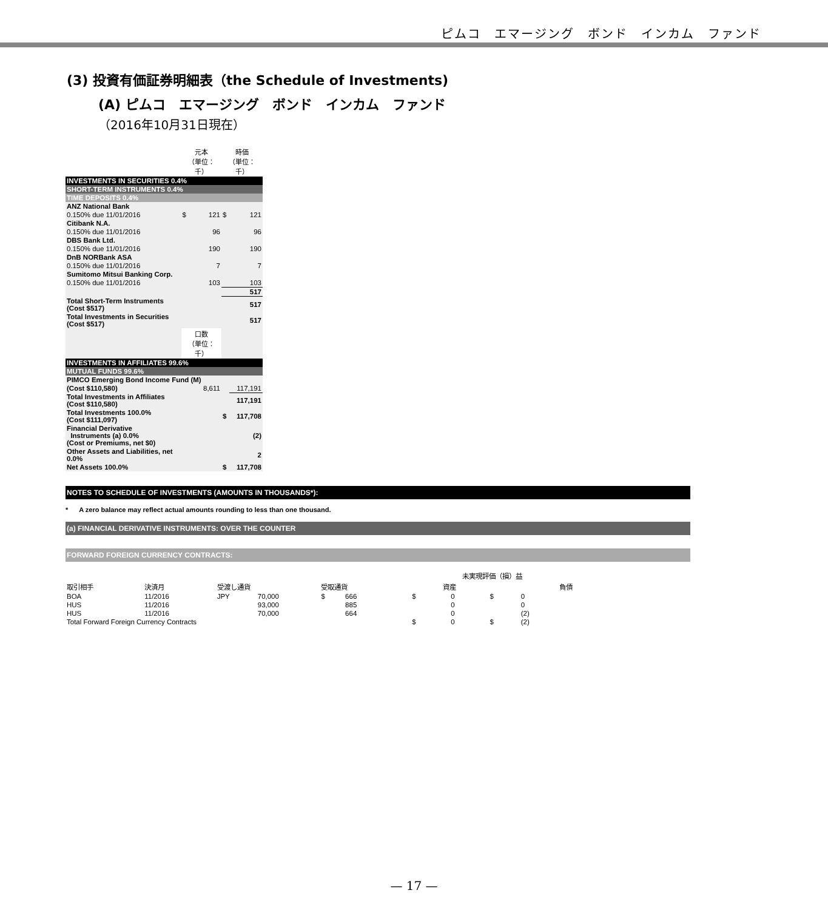ピムコ　エマージング　ボンド　インカム　ファンド
(3) 投資有価証券明細表（the Schedule of Investments)
(A) ピムコ　エマージング　ボンド　インカム　ファンド
（2016年10月31日現在）
| | 元本 （単位：千） | | 時価 （単位：千） | |
| INVESTMENTS IN SECURITIES 0.4% | | | | |
| SHORT-TERM INSTRUMENTS 0.4% | | | | |
| TIME DEPOSITS 0.4% | | | | |
| ANZ National Bank | | | | |
| 0.150% due 11/01/2016 | $ | 121 | $ | 121 |
| Citibank N.A. | | | | |
| 0.150% due 11/01/2016 | | 96 | | 96 |
| DBS Bank Ltd. | | | | |
| 0.150% due 11/01/2016 | | 190 | | 190 |
| DnB NORBank ASA | | | | |
| 0.150% due 11/01/2016 | | 7 | | 7 |
| Sumitomo Mitsui Banking Corp. | | | | |
| 0.150% due 11/01/2016 | | 103 | | 103 |
| | | | | 517 |
| Total Short-Term Instruments (Cost $517) | | | | 517 |
| Total Investments in Securities (Cost $517) | | | | 517 |
| | 口数 （単位：千） | | | |
| INVESTMENTS IN AFFILIATES 99.6% | | | | |
| MUTUAL FUNDS 99.6% | | | | |
| PIMCO Emerging Bond Income Fund (M) | | | | |
| (Cost $110,580) | | 8,611 | | 117,191 |
| Total Investments in Affiliates (Cost $110,580) | | | | 117,191 |
| Total Investments 100.0% (Cost $111,097) | | | $ | 117,708 |
| Financial Derivative Instruments (a) 0.0% (Cost or Premiums, net $0) | | | | (2) |
| Other Assets and Liabilities, net 0.0% | | | | 2 |
| Net Assets 100.0% | | | $ | 117,708 |
NOTES TO SCHEDULE OF INVESTMENTS (AMOUNTS IN THOUSANDS*):
* A zero balance may reflect actual amounts rounding to less than one thousand.
(a) FINANCIAL DERIVATIVE INSTRUMENTS: OVER THE COUNTER
FORWARD FOREIGN CURRENCY CONTRACTS:
| | | | | | | | | 未実現評価（損）益 | | | |
| --- | --- | --- | --- | --- | --- | --- | --- | --- | --- | --- | --- |
| 取引相手 | 決済月 | 受渡し通貨 | | 受取通貨 | | | | 資産 | | 負債 | |
| BOA | 11/2016 | JPY | 70,000 | $ | 666 | | | $ | 0 | $ | 0 |
| HUS | 11/2016 | | 93,000 | | 885 | | | | 0 | | 0 |
| HUS | 11/2016 | | 70,000 | | 664 | | | | 0 | | (2) |
| Total Forward Foreign Currency Contracts | | | | | | | | $ | 0 | $ | (2) |
— 17 —